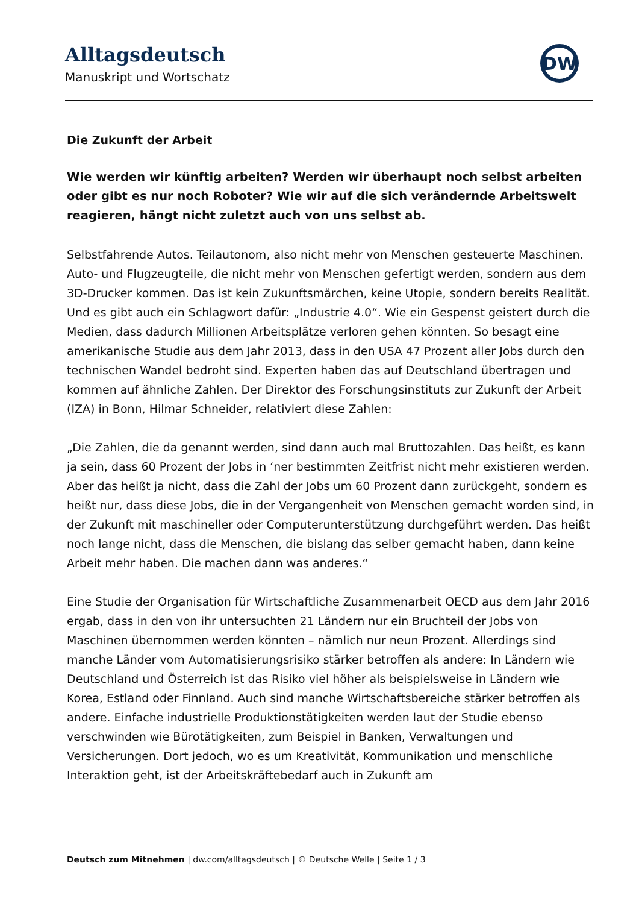Alltagsdeutsch
Manuskript und Wortschatz
DW
Die Zukunft der Arbeit
Wie werden wir künftig arbeiten? Werden wir überhaupt noch selbst arbeiten oder gibt es nur noch Roboter? Wie wir auf die sich verändernde Arbeitswelt reagieren, hängt nicht zuletzt auch von uns selbst ab.
Selbstfahrende Autos. Teilautonom, also nicht mehr von Menschen gesteuerte Maschinen. Auto- und Flugzeugteile, die nicht mehr von Menschen gefertigt werden, sondern aus dem 3D-Drucker kommen. Das ist kein Zukunftsmärchen, keine Utopie, sondern bereits Realität. Und es gibt auch ein Schlagwort dafür: „Industrie 4.0“. Wie ein Gespenst geistert durch die Medien, dass dadurch Millionen Arbeitsplätze verloren gehen könnten. So besagt eine amerikanische Studie aus dem Jahr 2013, dass in den USA 47 Prozent aller Jobs durch den technischen Wandel bedroht sind. Experten haben das auf Deutschland übertragen und kommen auf ähnliche Zahlen. Der Direktor des Forschungsinstituts zur Zukunft der Arbeit (IZA) in Bonn, Hilmar Schneider, relativiert diese Zahlen:
„Die Zahlen, die da genannt werden, sind dann auch mal Bruttozahlen. Das heißt, es kann ja sein, dass 60 Prozent der Jobs in ‘ner bestimmten Zeitfrist nicht mehr existieren werden. Aber das heißt ja nicht, dass die Zahl der Jobs um 60 Prozent dann zurückgeht, sondern es heißt nur, dass diese Jobs, die in der Vergangenheit von Menschen gemacht worden sind, in der Zukunft mit maschineller oder Computerunterstützung durchgeführt werden. Das heißt noch lange nicht, dass die Menschen, die bislang das selber gemacht haben, dann keine Arbeit mehr haben. Die machen dann was anderes.“
Eine Studie der Organisation für Wirtschaftliche Zusammenarbeit OECD aus dem Jahr 2016 ergab, dass in den von ihr untersuchten 21 Ländern nur ein Bruchteil der Jobs von Maschinen übernommen werden könnten – nämlich nur neun Prozent. Allerdings sind manche Länder vom Automatisierungsrisiko stärker betroffen als andere: In Ländern wie Deutschland und Österreich ist das Risiko viel höher als beispielsweise in Ländern wie Korea, Estland oder Finnland. Auch sind manche Wirtschaftsbereiche stärker betroffen als andere. Einfache industrielle Produktionstätigkeiten werden laut der Studie ebenso verschwinden wie Bürotätigkeiten, zum Beispiel in Banken, Verwaltungen und Versicherungen. Dort jedoch, wo es um Kreativität, Kommunikation und menschliche Interaktion geht, ist der Arbeitskräftebedarf auch in Zukunft am
Deutsch zum Mitnehmen | dw.com/alltagsdeutsch | © Deutsche Welle | Seite 1 / 3